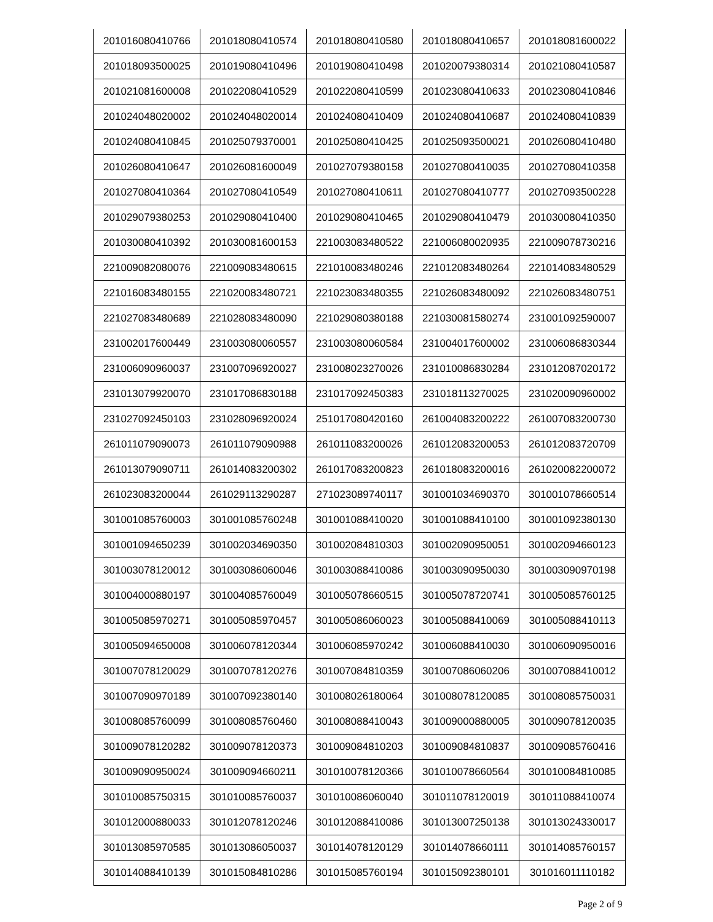| 201016080410766 | 201018080410574 | 201018080410580 | 201018080410657 | 201018081600022 |
| 201018093500025 | 201019080410496 | 201019080410498 | 201020079380314 | 201021080410587 |
| 201021081600008 | 201022080410529 | 201022080410599 | 201023080410633 | 201023080410846 |
| 201024048020002 | 201024048020014 | 201024080410409 | 201024080410687 | 201024080410839 |
| 201024080410845 | 201025079370001 | 201025080410425 | 201025093500021 | 201026080410480 |
| 201026080410647 | 201026081600049 | 201027079380158 | 201027080410035 | 201027080410358 |
| 201027080410364 | 201027080410549 | 201027080410611 | 201027080410777 | 201027093500228 |
| 201029079380253 | 201029080410400 | 201029080410465 | 201029080410479 | 201030080410350 |
| 201030080410392 | 201030081600153 | 221003083480522 | 221006080020935 | 221009078730216 |
| 221009082080076 | 221009083480615 | 221010083480246 | 221012083480264 | 221014083480529 |
| 221016083480155 | 221020083480721 | 221023083480355 | 221026083480092 | 221026083480751 |
| 221027083480689 | 221028083480090 | 221029080380188 | 221030081580274 | 231001092590007 |
| 231002017600449 | 231003080060557 | 231003080060584 | 231004017600002 | 231006086830344 |
| 231006090960037 | 231007096920027 | 231008023270026 | 231010086830284 | 231012087020172 |
| 231013079920070 | 231017086830188 | 231017092450383 | 231018113270025 | 231020090960002 |
| 231027092450103 | 231028096920024 | 251017080420160 | 261004083200222 | 261007083200730 |
| 261011079090073 | 261011079090988 | 261011083200026 | 261012083200053 | 261012083720709 |
| 261013079090711 | 261014083200302 | 261017083200823 | 261018083200016 | 261020082200072 |
| 261023083200044 | 261029113290287 | 271023089740117 | 301001034690370 | 301001078660514 |
| 301001085760003 | 301001085760248 | 301001088410020 | 301001088410100 | 301001092380130 |
| 301001094650239 | 301002034690350 | 301002084810303 | 301002090950051 | 301002094660123 |
| 301003078120012 | 301003086060046 | 301003088410086 | 301003090950030 | 301003090970198 |
| 301004000880197 | 301004085760049 | 301005078660515 | 301005078720741 | 301005085760125 |
| 301005085970271 | 301005085970457 | 301005086060023 | 301005088410069 | 301005088410113 |
| 301005094650008 | 301006078120344 | 301006085970242 | 301006088410030 | 301006090950016 |
| 301007078120029 | 301007078120276 | 301007084810359 | 301007086060206 | 301007088410012 |
| 301007090970189 | 301007092380140 | 301008026180064 | 301008078120085 | 301008085750031 |
| 301008085760099 | 301008085760460 | 301008088410043 | 301009000880005 | 301009078120035 |
| 301009078120282 | 301009078120373 | 301009084810203 | 301009084810837 | 301009085760416 |
| 301009090950024 | 301009094660211 | 301010078120366 | 301010078660564 | 301010084810085 |
| 301010085750315 | 301010085760037 | 301010086060040 | 301011078120019 | 301011088410074 |
| 301012000880033 | 301012078120246 | 301012088410086 | 301013007250138 | 301013024330017 |
| 301013085970585 | 301013086050037 | 301014078120129 | 301014078660111 | 301014085760157 |
| 301014088410139 | 301015084810286 | 301015085760194 | 301015092380101 | 301016011110182 |
Page 2 of 9